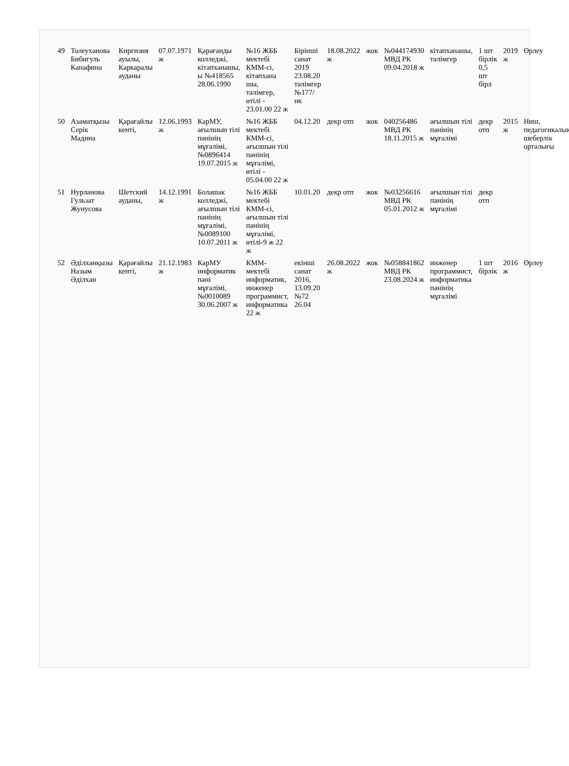| 49 | Толеуханова Бибигуль Канафина | Киргизия ауылы, Каркаралы ауданы | 07.07.1971 ж | Қарағанды колледжі, кітапханашы, ы №418565 28.06.1990 | №16 ЖББ мектебі КММ-сі, кітапхана шы, тәлімгер, өтілі - 23.01.00 22 ж | Бірінші санат 2019 23.08.20 тәлімгер №177/нк | 18.08.2022 ж | жок | №044174930 МВД РК 09.04.2018 ж | кітапханашы, тәлімгер | 1 шт бірлік 0,5 шт бірл | 2019 ж | Өрлеу |
| 50 | Азаматқызы Серік Мадина | Қарағайлы кенті, | 12.06.1993 ж | КарМУ, ағылшын тілі пәнінің мұғалімі, №0896414 19.07.2015 ж | №16 ЖББ мектебі КММ-сі, ағылшын тілі пәнінің мұғалімі, өтілі - 05.04.00 22 ж | 04.12.20 | декр отп | жок | 040256486 МВД РК 18.11.2015 ж | ағылшын тілі пәнінің мұғалімі | декр отп | 2015 ж | Ниш, педагогикалық шеберлік орталығы |
| 51 | Нурланова Гульзат Жунусова | Шетский ауданы, | 14.12.1991 ж | Болашак колледжі, ағылшын тілі пәнінің мұғалімі, №0089100 10.07.2011 ж | №16 ЖББ мектебі КММ-сі, ағылшын тілі пәнінің мұғалімі, өтілі-9 ж 22 ж | 10.01.20 | декр отп | жок | №03256616 МВД РК 05.01.2012 ж | ағылшын тілі пәнінің мұғалімі | декр отп | | |
| 52 | Әділханқызы Назым Әділхан | Қарағайлы кенті, | 21.12.1983 ж | КарМУ информатик пәні мұғалімі, №0010089 30.06.2007 ж | КММ-мектебі информатик, инженер программист, информатика 22 ж | екінші санат 2016, 13.09.20 №72 26.04 | 26.08.2022 ж | жок | №058841862 МВД РК 23.08.2024 ж | инженер программист, информатика пәнінің мұғалімі | 1 шт бірлік | 2016 ж | Өрлеу |